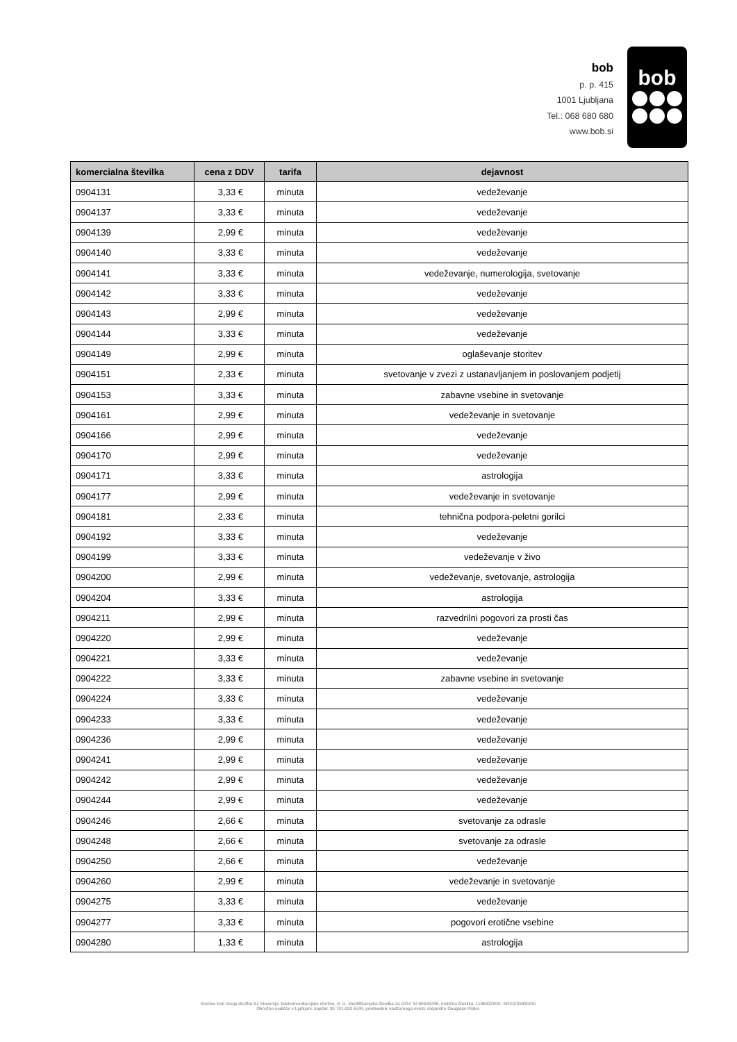bob
p. p. 415
1001 Ljubljana
Tel.: 068 680 680
www.bob.si
bob
| komercialna številka | cena z DDV | tarifa | dejavnost |
| --- | --- | --- | --- |
| 0904131 | 3,33 € | minuta | vedeževanje |
| 0904137 | 3,33 € | minuta | vedeževanje |
| 0904139 | 2,99 € | minuta | vedeževanje |
| 0904140 | 3,33 € | minuta | vedeževanje |
| 0904141 | 3,33 € | minuta | vedeževanje, numerologija, svetovanje |
| 0904142 | 3,33 € | minuta | vedeževanje |
| 0904143 | 2,99 € | minuta | vedeževanje |
| 0904144 | 3,33 € | minuta | vedeževanje |
| 0904149 | 2,99 € | minuta | oglaševanje storitev |
| 0904151 | 2,33 € | minuta | svetovanje v zvezi z ustanavljanjem in poslovanjem podjetij |
| 0904153 | 3,33 € | minuta | zabavne vsebine in svetovanje |
| 0904161 | 2,99 € | minuta | vedeževanje in svetovanje |
| 0904166 | 2,99 € | minuta | vedeževanje |
| 0904170 | 2,99 € | minuta | vedeževanje |
| 0904171 | 3,33 € | minuta | astrologija |
| 0904177 | 2,99 € | minuta | vedeževanje in svetovanje |
| 0904181 | 2,33 € | minuta | tehnična podpora-peletni gorilci |
| 0904192 | 3,33 € | minuta | vedeževanje |
| 0904199 | 3,33 € | minuta | vedeževanje v živo |
| 0904200 | 2,99 € | minuta | vedeževanje, svetovanje, astrologija |
| 0904204 | 3,33 € | minuta | astrologija |
| 0904211 | 2,99 € | minuta | razvedrilni pogovori za prosti čas |
| 0904220 | 2,99 € | minuta | vedeževanje |
| 0904221 | 3,33 € | minuta | vedeževanje |
| 0904222 | 3,33 € | minuta | zabavne vsebine in svetovanje |
| 0904224 | 3,33 € | minuta | vedeževanje |
| 0904233 | 3,33 € | minuta | vedeževanje |
| 0904236 | 2,99 € | minuta | vedeževanje |
| 0904241 | 2,99 € | minuta | vedeževanje |
| 0904242 | 2,99 € | minuta | vedeževanje |
| 0904244 | 2,99 € | minuta | vedeževanje |
| 0904246 | 2,66 € | minuta | svetovanje za odrasle |
| 0904248 | 2,66 € | minuta | svetovanje za odrasle |
| 0904250 | 2,66 € | minuta | vedeževanje |
| 0904260 | 2,99 € | minuta | vedeževanje in svetovanje |
| 0904275 | 3,33 € | minuta | vedeževanje |
| 0904277 | 3,33 € | minuta | pogovori erotične vsebine |
| 0904280 | 1,33 € | minuta | astrologija |
Storitve bob izvaja družba A1 Slovenija, telekomunikacijske storitve, d. d., identifikacijska številka za DDV: SI 60595256, matična številka: 1196332000, SRG1/29430/00.
Okrožno sodišče v Ljubljani, kapital: 38.781.000 EUR, predsednik nadzornega sveta: Alejandro Douglass Plater.